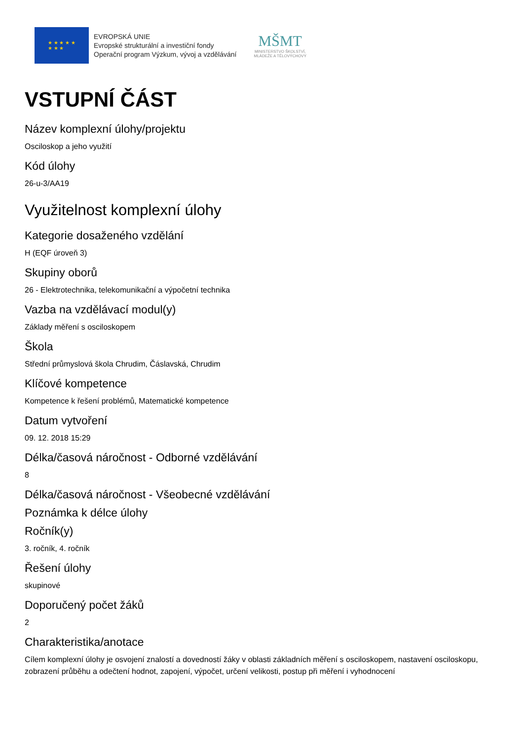★ ★ ★ ★ ★
★ ★ ★
EVROPSKÁ UNIE
Evropské strukturální a investiční fondy
Operační program Výzkum, vývoj a vzdělávání
MŠMT
MINISTERSTVO ŠKOLSTVÍ,
MLÁDEŽE A TĚLOVÝCHOVY
VSTUPNÍ ČÁST
Název komplexní úlohy/projektu
Osciloskop a jeho využití
Kód úlohy
26-u-3/AA19
Využitelnost komplexní úlohy
Kategorie dosaženého vzdělání
H (EQF úroveň 3)
Skupiny oborů
26 - Elektrotechnika, telekomunikační a výpočetní technika
Vazba na vzdělávací modul(y)
Základy měření s osciloskopem
Škola
Střední průmyslová škola Chrudim, Čáslavská, Chrudim
Klíčové kompetence
Kompetence k řešení problémů, Matematické kompetence
Datum vytvoření
09. 12. 2018 15:29
Délka/časová náročnost - Odborné vzdělávání
8
Délka/časová náročnost - Všeobecné vzdělávání
Poznámka k délce úlohy
Ročník(y)
3. ročník, 4. ročník
Řešení úlohy
skupinové
Doporučený počet žáků
2
Charakteristika/anotace
Cílem komplexní úlohy je osvojení znalostí a dovedností žáky v oblasti základních měření s osciloskopem, nastavení osciloskopu, zobrazení průběhu a odečtení hodnot, zapojení, výpočet, určení velikosti, postup při měření i vyhodnocení